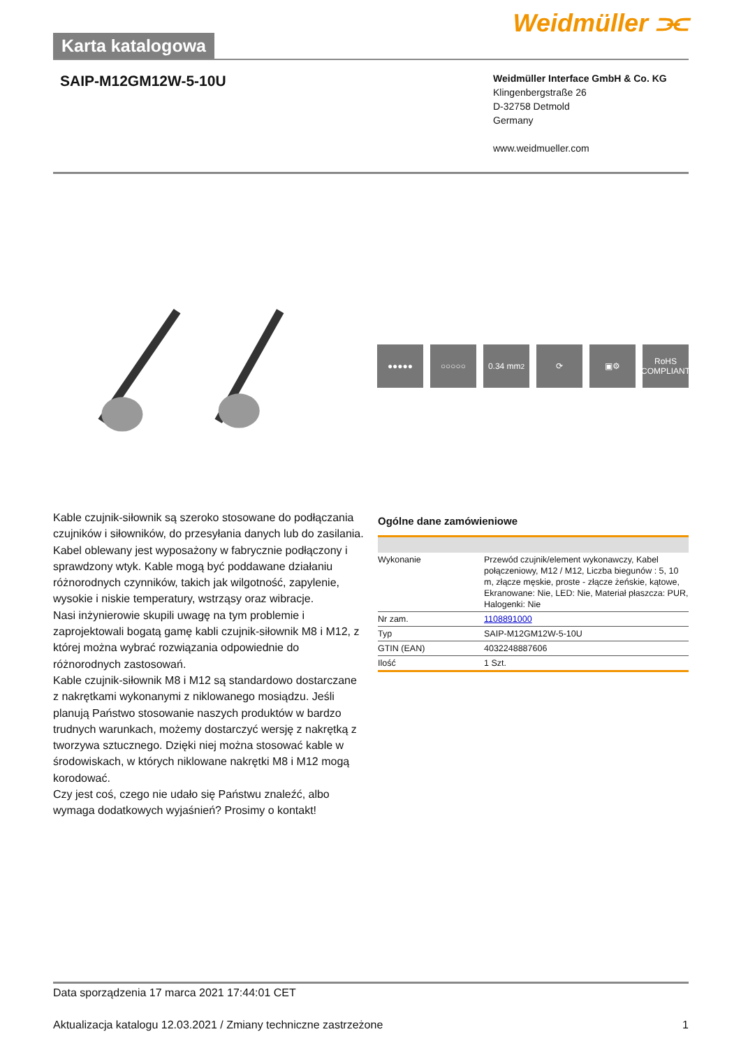Karta katalogowa
Weidmüller ⫘
SAIP-M12GM12W-5-10U
Weidmüller Interface GmbH & Co. KG
Klingenbergstraße 26
D-32758 Detmold
Germany
www.weidmueller.com
●●●●● ○○○○○ 0.34 mm<sup>2</sup> ⟳ ▣⚙ RoHS
COMPLIANT
Kable czujnik-siłownik są szeroko stosowane do podłączania czujników i siłowników, do przesyłania danych lub do zasilania. Kabel oblewany jest wyposażony w fabrycznie podłączony i sprawdzony wtyk. Kable mogą być poddawane działaniu różnorodnych czynników, takich jak wilgotność, zapylenie, wysokie i niskie temperatury, wstrząsy oraz wibracje.
Nasi inżynierowie skupili uwagę na tym problemie i zaprojektowali bogatą gamę kabli czujnik-siłownik M8 i M12, z której można wybrać rozwiązania odpowiednie do różnorodnych zastosowań.
Kable czujnik-siłownik M8 i M12 są standardowo dostarczane z nakrętkami wykonanymi z niklowanego mosiądzu. Jeśli planują Państwo stosowanie naszych produktów w bardzo trudnych warunkach, możemy dostarczyć wersję z nakrętką z tworzywa sztucznego. Dzięki niej można stosować kable w środowiskach, w których niklowane nakrętki M8 i M12 mogą korodować.
Czy jest coś, czego nie udało się Państwu znaleźć, albo wymaga dodatkowych wyjaśnień? Prosimy o kontakt!
Ogólne dane zamówieniowe
| Wykonanie | Przewód czujnik/element wykonawczy, Kabel połączeniowy, M12 / M12, Liczba biegunów : 5, 10 m, złącze męskie, proste - złącze żeńskie, kątowe, Ekranowane: Nie, LED: Nie, Materiał płaszcza: PUR, Halogenki: Nie |
| Nr zam. | 1108891000 |
| Typ | SAIP-M12GM12W-5-10U |
| GTIN (EAN) | 4032248887606 |
| Ilość | 1 Szt. |
Data sporządzenia 17 marca 2021 17:44:01 CET
Aktualizacja katalogu 12.03.2021 / Zmiany techniczne zastrzeżone 1